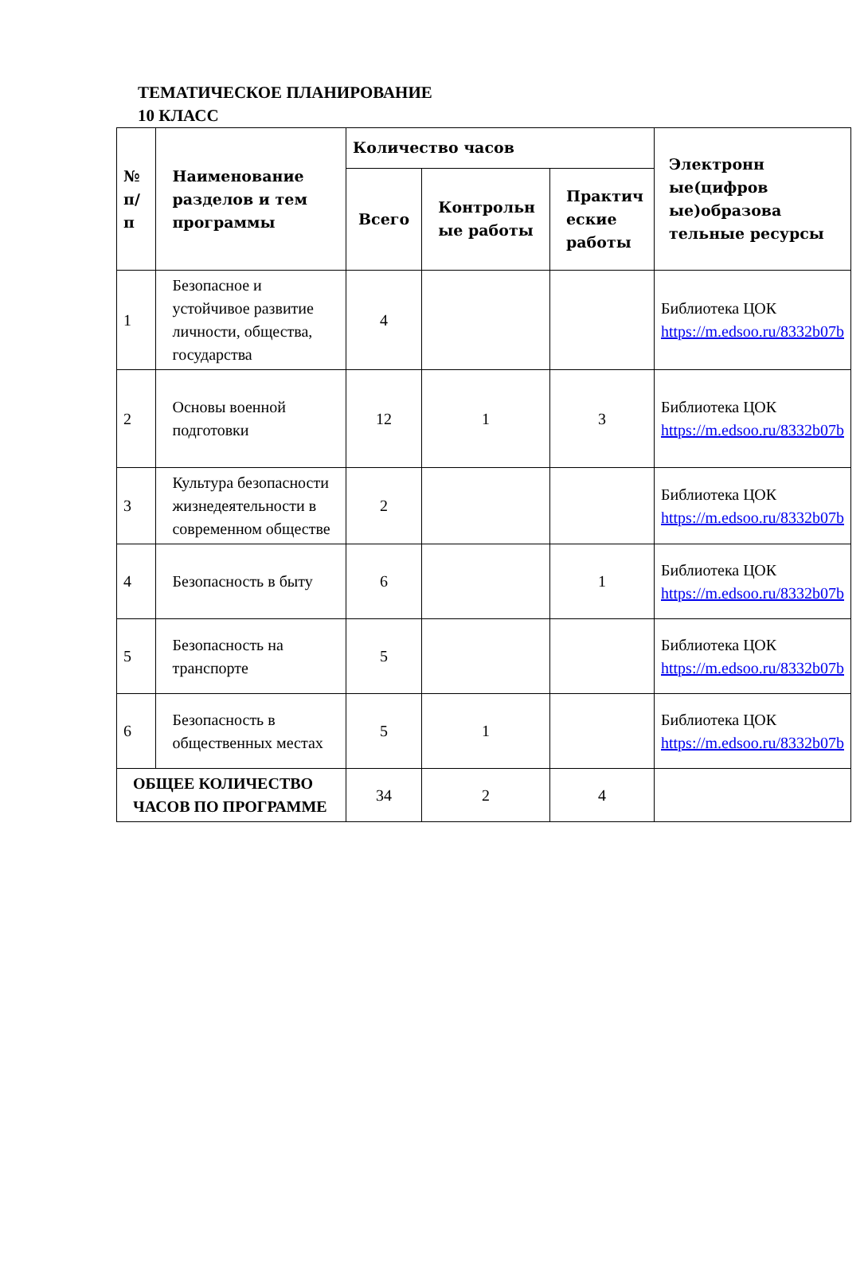ТЕМАТИЧЕСКОЕ ПЛАНИРОВАНИЕ
10 КЛАСС
| № п/ п | Наименование разделов и тем программы | Количество часов | | | Электронн ые(цифров ые)образова тельные ресурсы |
| --- | --- | --- | --- | --- | --- |
| | | Всего | Контрольн ые работы | Практич еские работы | |
| 1 | Безопасное и устойчивое развитие личности, общества, государства | 4 | | | Библиотека ЦОК https://m.edsoo.ru/8332b07b |
| 2 | Основы военной подготовки | 12 | 1 | 3 | Библиотека ЦОК https://m.edsoo.ru/8332b07b |
| 3 | Культура безопасности жизнедеятельности в современном обществе | 2 | | | Библиотека ЦОК https://m.edsoo.ru/8332b07b |
| 4 | Безопасность в быту | 6 | | 1 | Библиотека ЦОК https://m.edsoo.ru/8332b07b |
| 5 | Безопасность на транспорте | 5 | | | Библиотека ЦОК https://m.edsoo.ru/8332b07b |
| 6 | Безопасность в общественных местах | 5 | 1 | | Библиотека ЦОК https://m.edsoo.ru/8332b07b |
| ОБЩЕЕ КОЛИЧЕСТВО ЧАСОВ ПО ПРОГРАММЕ | | 34 | 2 | 4 | |